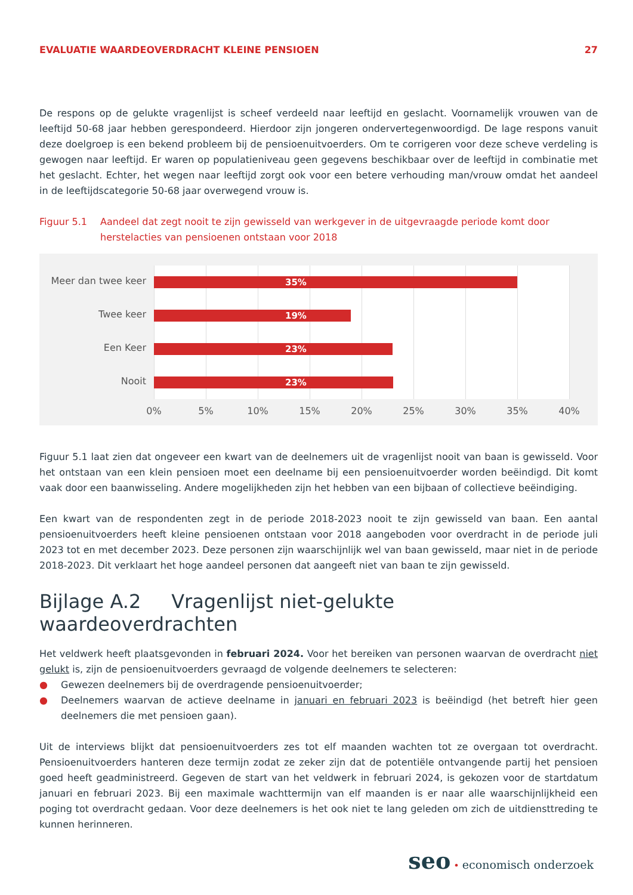EVALUATIE WAARDEOVERDRACHT KLEINE PENSIOEN 27
De respons op de gelukte vragenlijst is scheef verdeeld naar leeftijd en geslacht. Voornamelijk vrouwen van de leeftijd 50-68 jaar hebben gerespondeerd. Hierdoor zijn jongeren ondervertegenwoordigd. De lage respons vanuit deze doelgroep is een bekend probleem bij de pensioenuitvoerders. Om te corrigeren voor deze scheve verdeling is gewogen naar leeftijd. Er waren op populatieniveau geen gegevens beschikbaar over de leeftijd in combinatie met het geslacht. Echter, het wegen naar leeftijd zorgt ook voor een betere verhouding man/vrouw omdat het aandeel in de leeftijdscategorie 50-68 jaar overwegend vrouw is.
Figuur 5.1 Aandeel dat zegt nooit te zijn gewisseld van werkgever in de uitgevraagde periode komt door herstelacties van pensioenen ontstaan voor 2018
Meer dan twee keer 35%
Twee keer 19%
Een Keer 23%
Nooit 23%
0% 5% 10% 15% 20% 25% 30% 35% 40%
Figuur 5.1 laat zien dat ongeveer een kwart van de deelnemers uit de vragenlijst nooit van baan is gewisseld. Voor het ontstaan van een klein pensioen moet een deelname bij een pensioenuitvoerder worden beëindigd. Dit komt vaak door een baanwisseling. Andere mogelijkheden zijn het hebben van een bijbaan of collectieve beëindiging.
Een kwart van de respondenten zegt in de periode 2018-2023 nooit te zijn gewisseld van baan. Een aantal pensioenuitvoerders heeft kleine pensioenen ontstaan voor 2018 aangeboden voor overdracht in de periode juli 2023 tot en met december 2023. Deze personen zijn waarschijnlijk wel van baan gewisseld, maar niet in de periode 2018-2023. Dit verklaart het hoge aandeel personen dat aangeeft niet van baan te zijn gewisseld.
Bijlage A.2 Vragenlijst niet-gelukte waardeoverdrachten
Het veldwerk heeft plaatsgevonden in februari 2024. Voor het bereiken van personen waarvan de overdracht niet gelukt is, zijn de pensioenuitvoerders gevraagd de volgende deelnemers te selecteren:
● Gewezen deelnemers bij de overdragende pensioenuitvoerder;
● Deelnemers waarvan de actieve deelname in januari en februari 2023 is beëindigd (het betreft hier geen deelnemers die met pensioen gaan).
Uit de interviews blijkt dat pensioenuitvoerders zes tot elf maanden wachten tot ze overgaan tot overdracht. Pensioenuitvoerders hanteren deze termijn zodat ze zeker zijn dat de potentiële ontvangende partij het pensioen goed heeft geadministreerd. Gegeven de start van het veldwerk in februari 2024, is gekozen voor de startdatum januari en februari 2023. Bij een maximale wachttermijn van elf maanden is er naar alle waarschijnlijkheid een poging tot overdracht gedaan. Voor deze deelnemers is het ook niet te lang geleden om zich de uitdiensttreding te kunnen herinneren.
seo • economisch onderzoek